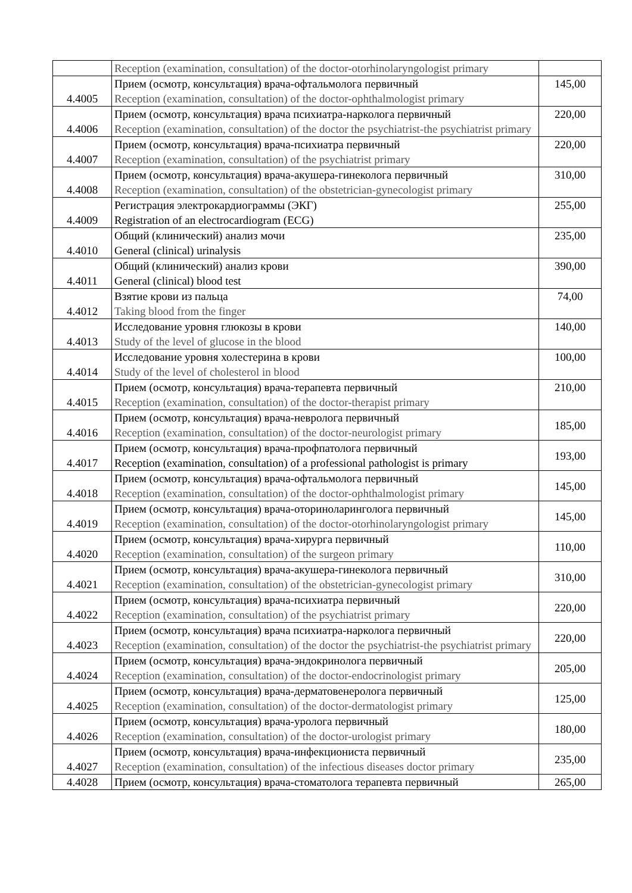| | Reception (examination, consultation) of the doctor-otorhinolaryngologist primary | |
| 4.4005 | Прием (осмотр, консультация) врача-офтальмолога первичный Reception (examination, consultation) of the doctor-ophthalmologist primary | 145,00 |
| 4.4006 | Прием (осмотр, консультация) врача психиатра-нарколога первичный Reception (examination, consultation) of the doctor the psychiatrist-the psychiatrist primary | 220,00 |
| 4.4007 | Прием (осмотр, консультация) врача-психиатра первичный Reception (examination, consultation) of the psychiatrist primary | 220,00 |
| 4.4008 | Прием (осмотр, консультация) врача-акушера-гинеколога первичный Reception (examination, consultation) of the obstetrician-gynecologist primary | 310,00 |
| 4.4009 | Регистрация электрокардиограммы (ЭКГ) Registration of an electrocardiogram (ECG) | 255,00 |
| 4.4010 | Общий (клинический) анализ мочи General (clinical) urinalysis | 235,00 |
| 4.4011 | Общий (клинический) анализ крови General (clinical) blood test | 390,00 |
| 4.4012 | Взятие крови из пальца Taking blood from the finger | 74,00 |
| 4.4013 | Исследование уровня глюкозы в крови Study of the level of glucose in the blood | 140,00 |
| 4.4014 | Исследование уровня холестерина в крови Study of the level of cholesterol in blood | 100,00 |
| 4.4015 | Прием (осмотр, консультация) врача-терапевта первичный Reception (examination, consultation) of the doctor-therapist primary | 210,00 |
| 4.4016 | Прием (осмотр, консультация) врача-невролога первичный Reception (examination, consultation) of the doctor-neurologist primary | 185,00 |
| 4.4017 | Прием (осмотр, консультация) врача-профпатолога первичный Reception (examination, consultation) of a professional pathologist is primary | 193,00 |
| 4.4018 | Прием (осмотр, консультация) врача-офтальмолога первичный Reception (examination, consultation) of the doctor-ophthalmologist primary | 145,00 |
| 4.4019 | Прием (осмотр, консультация) врача-оториноларинголога первичный Reception (examination, consultation) of the doctor-otorhinolaryngologist primary | 145,00 |
| 4.4020 | Прием (осмотр, консультация) врача-хирурга первичный Reception (examination, consultation) of the surgeon primary | 110,00 |
| 4.4021 | Прием (осмотр, консультация) врача-акушера-гинеколога первичный Reception (examination, consultation) of the obstetrician-gynecologist primary | 310,00 |
| 4.4022 | Прием (осмотр, консультация) врача-психиатра первичный Reception (examination, consultation) of the psychiatrist primary | 220,00 |
| 4.4023 | Прием (осмотр, консультация) врача психиатра-нарколога первичный Reception (examination, consultation) of the doctor the psychiatrist-the psychiatrist primary | 220,00 |
| 4.4024 | Прием (осмотр, консультация) врача-эндокринолога первичный Reception (examination, consultation) of the doctor-endocrinologist primary | 205,00 |
| 4.4025 | Прием (осмотр, консультация) врача-дерматовенеролога первичный Reception (examination, consultation) of the doctor-dermatologist primary | 125,00 |
| 4.4026 | Прием (осмотр, консультация) врача-уролога первичный Reception (examination, consultation) of the doctor-urologist primary | 180,00 |
| 4.4027 | Прием (осмотр, консультация) врача-инфекциониста первичный Reception (examination, consultation) of the infectious diseases doctor primary | 235,00 |
| 4.4028 | Прием (осмотр, консультация) врача-стоматолога терапевта первичный | 265,00 |